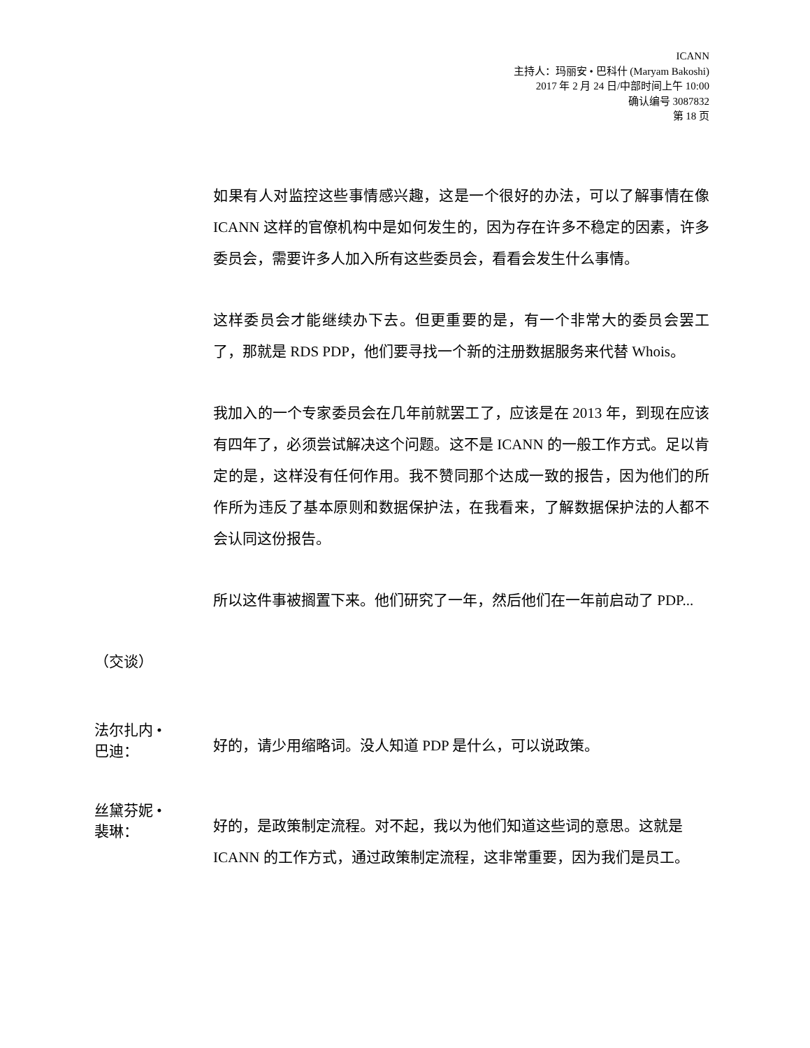ICANN
主持人：玛丽安 • 巴科什 (Maryam Bakoshi)
2017 年 2 月 24 日/中部时间上午 10:00
确认编号 3087832
第 18 页
如果有人对监控这些事情感兴趣，这是一个很好的办法，可以了解事情在像 ICANN 这样的官僚机构中是如何发生的，因为存在许多不稳定的因素，许多委员会，需要许多人加入所有这些委员会，看看会发生什么事情。
这样委员会才能继续办下去。但更重要的是，有一个非常大的委员会罢工了，那就是 RDS PDP，他们要寻找一个新的注册数据服务来代替 Whois。
我加入的一个专家委员会在几年前就罢工了，应该是在 2013 年，到现在应该有四年了，必须尝试解决这个问题。这不是 ICANN 的一般工作方式。足以肯定的是，这样没有任何作用。我不赞同那个达成一致的报告，因为他们的所作所为违反了基本原则和数据保护法，在我看来，了解数据保护法的人都不会认同这份报告。
所以这件事被搁置下来。他们研究了一年，然后他们在一年前启动了 PDP...
（交谈）
法尔扎内 •
巴迪：
好的，请少用缩略词。没人知道 PDP 是什么，可以说政策。
丝黛芬妮 •
裴琳：
好的，是政策制定流程。对不起，我以为他们知道这些词的意思。这就是 ICANN 的工作方式，通过政策制定流程，这非常重要，因为我们是员工。